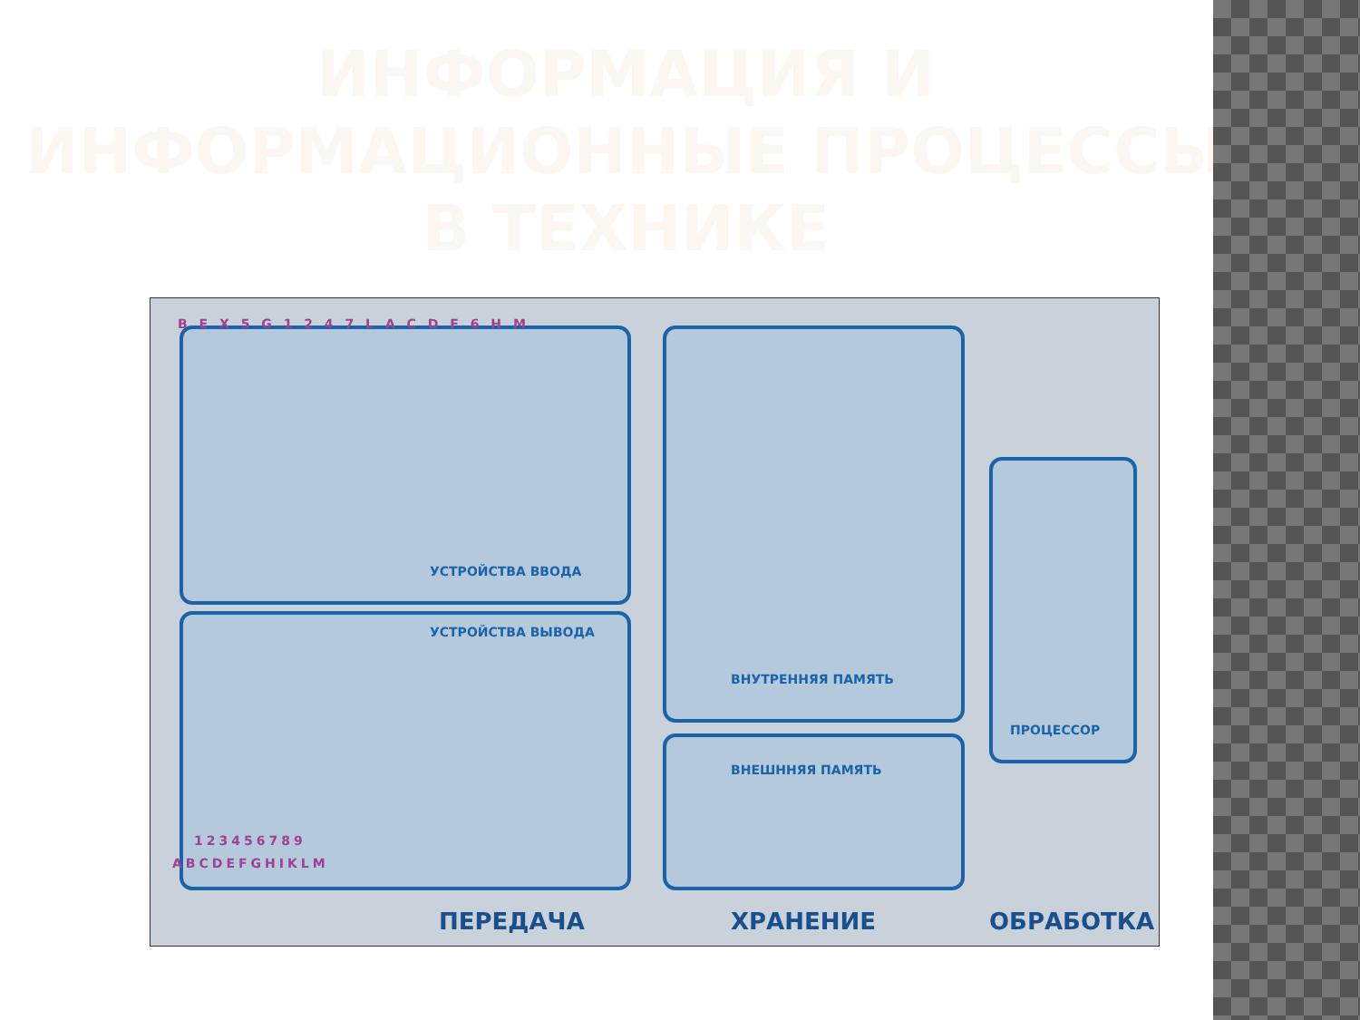ИНФОРМАЦИЯ И ИНФОРМАЦИОННЫЕ ПРОЦЕССЫ В ТЕХНИКЕ
B E X 5 G 1 2 4 7 L A C D F 6 H M
УСТРОЙСТВА ВВОДА
УСТРОЙСТВА ВЫВОДА
ВНУТРЕННЯЯ ПАМЯТЬ
ВНЕШННЯЯ ПАМЯТЬ
ПРОЦЕССОР
123456789
ABCDEFGHIKLM
ПЕРЕДАЧА ХРАНЕНИЕ ОБРАБОТКА